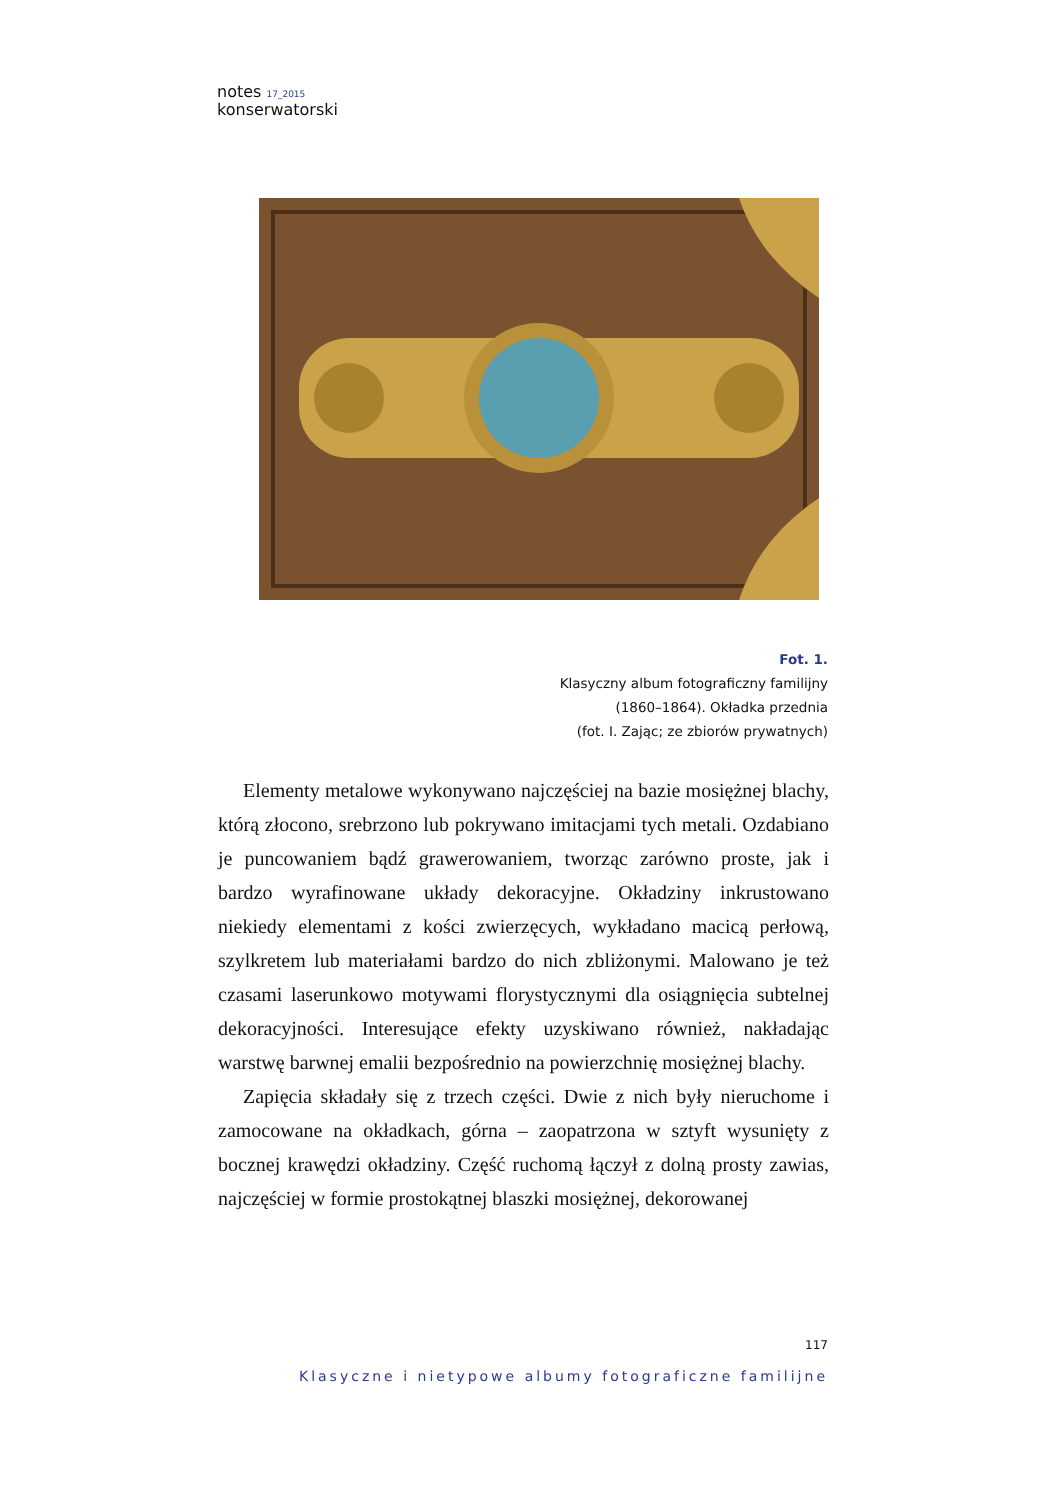notes <sup>17_2015</sup>
konserwatorski
Fot. 1.
Klasyczny album fotograficzny familijny
(1860–1864). Okładka przednia
(fot. I. Zając; ze zbiorów prywatnych)
Elementy metalowe wykonywano najczęściej na bazie mosiężnej blachy, którą złocono, srebrzono lub pokrywano imitacjami tych metali. Ozdabiano je puncowaniem bądź grawerowaniem, tworząc zarówno proste, jak i bardzo wyrafinowane układy dekoracyjne. Okładziny inkrustowano niekiedy elementami z kości zwierzęcych, wykładano macicą perłową, szylkretem lub materiałami bardzo do nich zbliżonymi. Malowano je też czasami laserunkowo motywami florystycznymi dla osiągnięcia subtelnej dekoracyjności. Interesujące efekty uzyskiwano również, nakładając warstwę barwnej emalii bezpośrednio na powierzchnię mosiężnej blachy.
Zapięcia składały się z trzech części. Dwie z nich były nieruchome i zamocowane na okładkach, górna – zaopatrzona w sztyft wysunięty z bocznej krawędzi okładziny. Część ruchomą łączył z dolną prosty zawias, najczęściej w formie prostokątnej blaszki mosiężnej, dekorowanej
117
Klasyczne i nietypowe albumy fotograficzne familijne